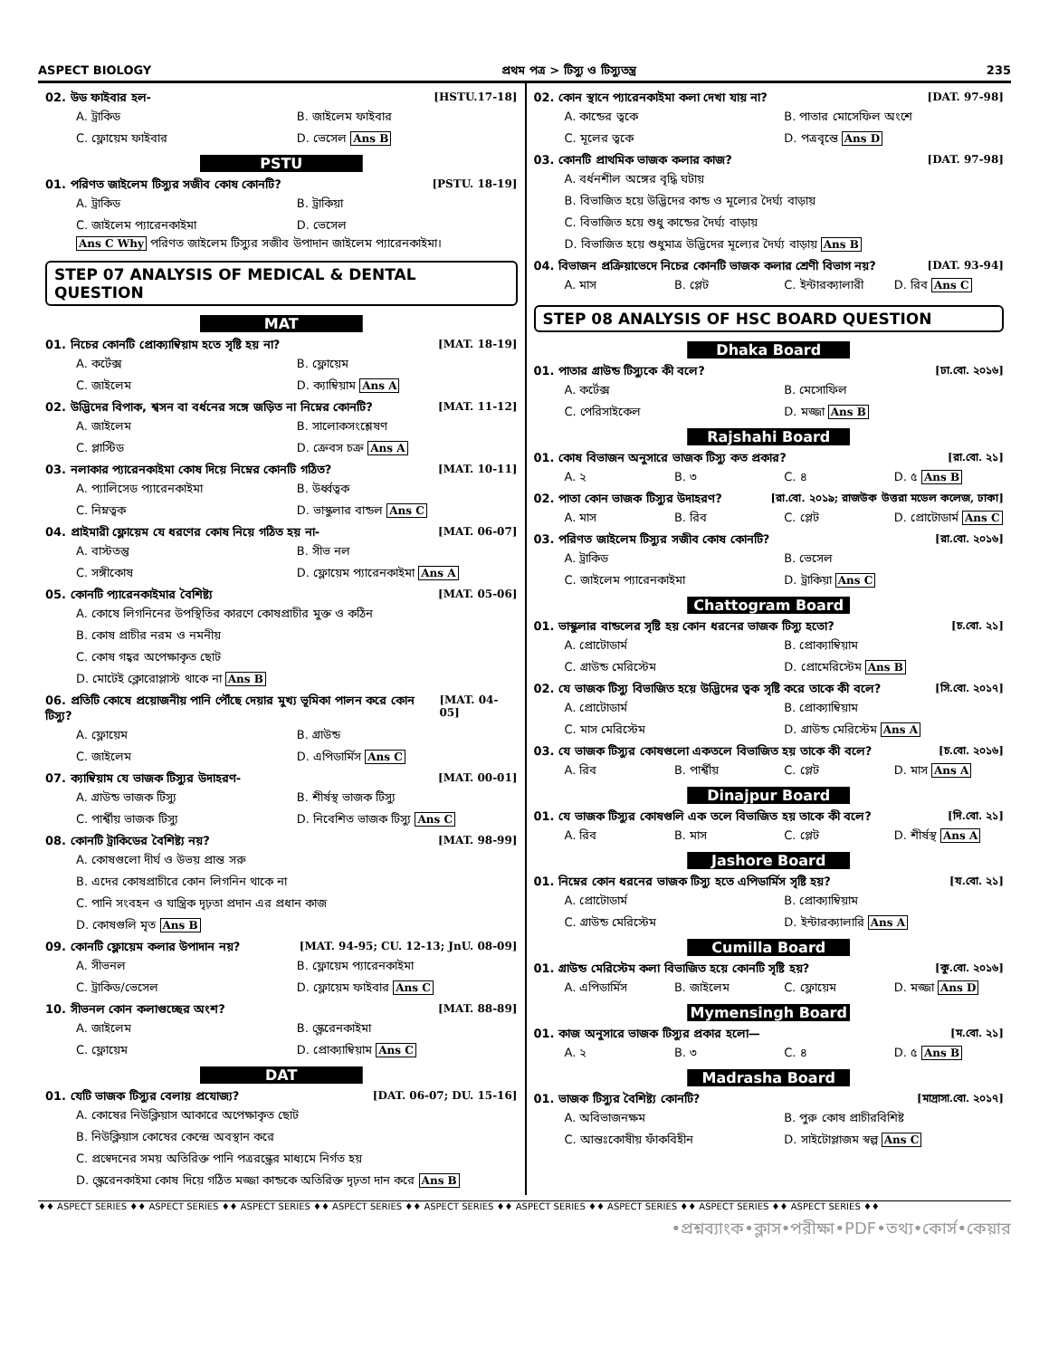ASPECT BIOLOGY প্রথম পত্র > টিস্যু ও টিস্যুতন্ত্র 235
02. উড ফাইবার হল- [HSTU.17-18]
A. ট্রাকিড B. জাইলেম ফাইবার C. ফ্লোয়েম ফাইবার D. ভেসেল Ans B
PSTU
01. পরিণত জাইলেম টিস্যুর সজীব কোষ কোনটি? [PSTU. 18-19]
A. ট্রাকিড B. ট্রাকিয়া C. জাইলেম প্যারেনকাইমা D. ভেসেল
Ans C Why পরিণত জাইলেম টিস্যুর সজীব উপাদান জাইলেম প্যারেনকাইমা।
STEP 07 ANALYSIS OF MEDICAL & DENTAL QUESTION
MAT
01. নিচের কোনটি প্রোক্যাম্বিয়াম হতে সৃষ্টি হয় না? [MAT. 18-19]
A. কর্টেক্স B. ফ্লোয়েম C. জাইলেম D. ক্যাম্বিয়াম Ans A
02. উদ্ভিদের বিপাক, শ্বসন বা বর্ধনের সঙ্গে জড়িত না নিম্নের কোনটি? [MAT. 11-12]
A. জাইলেম B. সালোকসংশ্লেষণ C. প্লাস্টিড D. ক্রেবস চক্র Ans A
03. নলাকার প্যারেনকাইমা কোষ দিয়ে নিম্নের কোনটি গঠিত? [MAT. 10-11]
A. প্যালিসেড প্যারেনকাইমা B. উর্ধ্বত্বক C. নিম্নত্বক D. ভাস্কুলার বান্ডল Ans C
04. প্রাইমারী ফ্লোয়েম যে ধরণের কোষ নিয়ে গঠিত হয় না- [MAT. 06-07]
A. বাস্টতন্তু B. সীভ নল C. সঙ্গীকোষ D. ফ্লোয়েম প্যারেনকাইমা Ans A
05. কোনটি প্যারেনকাইমার বৈশিষ্ট্য [MAT. 05-06]
A. কোষে লিগনিনের উপস্থিতির কারণে কোষপ্রাচীর মুক্ত ও কঠিন
B. কোষ প্রাচীর নরম ও নমনীয়
C. কোষ গহ্বর অপেক্ষাকৃত ছোট
D. মোটেই ক্লোরোপ্লাস্ট থাকে না Ans B
06. প্রতিটি কোষে প্রয়োজনীয় পানি পৌঁছে দেয়ার মুখ্য ভূমিকা পালন করে কোন টিস্যু? [MAT. 04-05]
A. ফ্লোয়েম B. গ্রাউন্ড C. জাইলেম D. এপিডার্মিস Ans C
07. ক্যাম্বিয়াম যে ভাজক টিস্যুর উদাহরণ- [MAT. 00-01]
A. গ্রাউন্ড ভাজক টিস্যু B. শীর্ষস্থ ভাজক টিস্যু C. পার্শ্বীয় ভাজক টিস্যু D. নিবেশিত ভাজক টিস্যু Ans C
08. কোনটি ট্রাকিডের বৈশিষ্ট্য নয়? [MAT. 98-99]
A. কোষগুলো দীর্ঘ ও উভয় প্রান্ত সরু
B. এদের কোষপ্রাচীরে কোন লিগনিন থাকে না
C. পানি সংবহন ও যান্ত্রিক দৃঢ়তা প্রদান এর প্রধান কাজ
D. কোষগুলি মৃত Ans B
09. কোনটি ফ্লোয়েম কলার উপাদান নয়? [MAT. 94-95; CU. 12-13; JnU. 08-09]
A. সীভনল B. ফ্লোয়েম প্যারেনকাইমা C. ট্রাকিড/ভেসেল D. ফ্লোয়েম ফাইবার Ans C
10. সীভনল কোন কলাগুচ্ছের অংশ? [MAT. 88-89]
A. জাইলেম B. স্ক্লেরেনকাইমা C. ফ্লোয়েম D. প্রোক্যাম্বিয়াম Ans C
DAT
01. যেটি ভাজক টিস্যুর বেলায় প্রযোজ্য? [DAT. 06-07; DU. 15-16]
A. কোষের নিউক্লিয়াস আকারে অপেক্ষাকৃত ছোট
B. নিউক্লিয়াস কোষের কেন্দ্রে অবস্থান করে
C. প্রস্বেদনের সময় অতিরিক্ত পানি পত্ররন্ধ্রের মাধ্যমে নির্গত হয়
D. স্ক্লেরেনকাইমা কোষ দিয়ে গঠিত মজ্জা কান্ডকে অতিরিক্ত দৃঢ়তা দান করে Ans B
02. কোন স্থানে প্যারেনকাইমা কলা দেখা যায় না? [DAT. 97-98]
A. কান্ডের ত্বকে B. পাতার মোসেফিল অংশে C. মূলের ত্বকে D. পত্রবৃন্তে Ans D
03. কোনটি প্রাথমিক ভাজক কলার কাজ? [DAT. 97-98]
A. বর্ধনশীল অঙ্গের বৃদ্ধি ঘটায়
B. বিভাজিত হয়ে উদ্ভিদের কান্ড ও মূল্যের দৈর্ঘ্য বাড়ায়
C. বিভাজিত হয়ে শুধু কান্ডের দৈর্ঘ্য বাড়ায়
D. বিভাজিত হয়ে শুধুমাত্র উদ্ভিদের মূল্যের দৈর্ঘ্য বাড়ায় Ans B
04. বিভাজন প্রক্রিয়াভেদে নিচের কোনটি ভাজক কলার শ্রেণী বিভাগ নয়? [DAT. 93-94]
A. মাস B. প্লেট C. ইন্টারক্যালারী D. রিব Ans C
STEP 08 ANALYSIS OF HSC BOARD QUESTION
Dhaka Board
01. পাতার গ্রাউন্ড টিস্যুকে কী বলে? [ঢা.বো. ২০১৬]
A. কর্টেক্স B. মেসোফিল C. পেরিসাইকেল D. মজ্জা Ans B
Rajshahi Board
01. কোষ বিভাজন অনুসারে ভাজক টিস্যু কত প্রকার? [রা.বো. ২১]
A. ২ B. ৩ C. ৪ D. ৫ Ans B
02. পাতা কোন ভাজক টিস্যুর উদাহরণ? [রা.বো. ২০১৯; রাজউক উত্তরা মডেল কলেজ, ঢাকা]
A. মাস B. রিব C. প্লেট D. প্রোটোডার্ম Ans C
03. পরিণত জাইলেম টিস্যুর সজীব কোষ কোনটি? [রা.বো. ২০১৬]
A. ট্রাকিড B. ভেসেল C. জাইলেম প্যারেনকাইমা D. ট্রাকিয়া Ans C
Chattogram Board
01. ভাস্কুলার বান্ডলের সৃষ্টি হয় কোন ধরনের ভাজক টিস্যু হতো? [চ.বো. ২১]
A. প্রোটোডার্ম B. প্রোক্যাম্বিয়াম C. গ্রাউন্ড মেরিস্টেম D. প্রোমেরিস্টেম Ans B
02. যে ভাজক টিস্যু বিভাজিত হয়ে উদ্ভিদের ত্বক সৃষ্টি করে তাকে কী বলে? [সি.বো. ২০১৭]
A. প্রোটোডার্ম B. প্রোক্যাম্বিয়াম C. মাস মেরিস্টেম D. গ্রাউন্ড মেরিস্টেম Ans A
03. যে ভাজক টিস্যুর কোষগুলো একতলে বিভাজিত হয় তাকে কী বলে? [চ.বো. ২০১৬]
A. রিব B. পার্শ্বীয় C. প্লেট D. মাস Ans A
Dinajpur Board
01. যে ভাজক টিস্যুর কোষগুলি এক তলে বিভাজিত হয় তাকে কী বলে? [দি.বো. ২১]
A. রিব B. মাস C. প্লেট D. শীর্ষস্থ Ans A
Jashore Board
01. নিম্নের কোন ধরনের ভাজক টিস্যু হতে এপিডার্মিস সৃষ্টি হয়? [য.বো. ২১]
A. প্রোটোডার্ম B. প্রোক্যাম্বিয়াম C. গ্রাউন্ড মেরিস্টেম D. ইন্টারক্যালারি Ans A
Cumilla Board
01. গ্রাউন্ড মেরিস্টেম কলা বিভাজিত হয়ে কোনটি সৃষ্টি হয়? [কু.বো. ২০১৬]
A. এপিডার্মিস B. জাইলেম C. ফ্লোয়েম D. মজ্জা Ans D
Mymensingh Board
01. কাজ অনুসারে ভাজক টিস্যুর প্রকার হলো— [ম.বো. ২১]
A. ২ B. ৩ C. ৪ D. ৫ Ans B
Madrasha Board
01. ভাজক টিস্যুর বৈশিষ্ট্য কোনটি? [মাদ্রাসা.বো. ২০১৭]
A. অবিভাজনক্ষম B. পুরু কোষ প্রাচীরবিশিষ্ট C. আন্তঃকোষীয় ফাঁকবিহীন D. সাইটোপ্লাজম স্বল্প Ans C
♦♦ ASPECT SERIES ♦♦ ASPECT SERIES ♦♦ ASPECT SERIES ♦♦ ASPECT SERIES ♦♦ ASPECT SERIES ♦♦ ASPECT SERIES ♦♦ ASPECT SERIES ♦♦ ASPECT SERIES ♦♦ ASPECT SERIES ♦♦
•প্রশ্নব্যাংক•ক্লাস•পরীক্ষা•PDF•তথ্য•কোর্স•কেয়ার